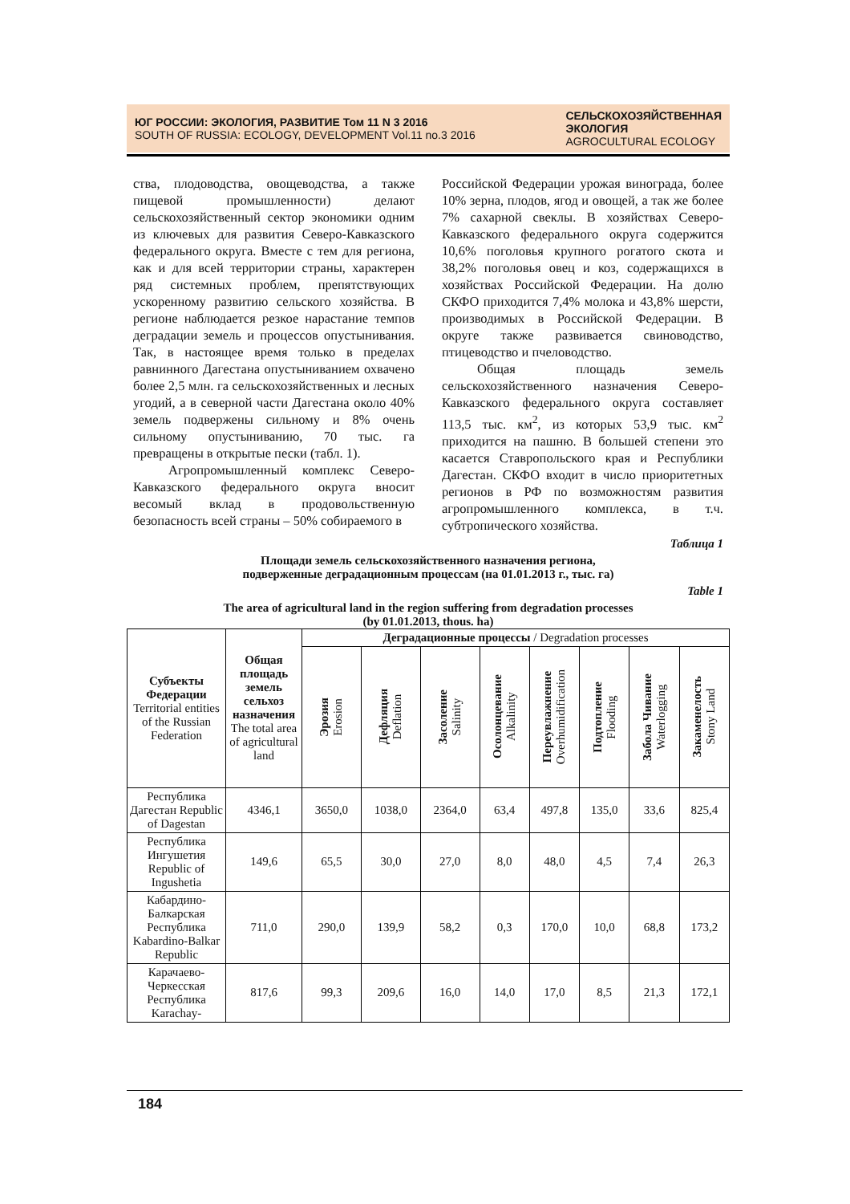ЮГ РОССИИ: ЭКОЛОГИЯ, РАЗВИТИЕ Том 11 N 3 2016
SOUTH OF RUSSIA: ECOLOGY, DEVELOPMENT Vol.11 no.3 2016
СЕЛЬСКОХОЗЯЙСТВЕННАЯ
ЭКОЛОГИЯ
AGROCULTURAL ECOLOGY
ства, плодоводства, овощеводства, а также пищевой промышленности) делают сельскохозяйственный сектор экономики одним из ключевых для развития Северо-Кавказского федерального округа. Вместе с тем для региона, как и для всей территории страны, характерен ряд системных проблем, препятствующих ускоренному развитию сельского хозяйства. В регионе наблюдается резкое нарастание темпов деградации земель и процессов опустынивания. Так, в настоящее время только в пределах равнинного Дагестана опустыниванием охвачено более 2,5 млн. га сельскохозяйственных и лесных угодий, а в северной части Дагестана около 40% земель подвержены сильному и 8% очень сильному опустыниванию, 70 тыс. га превращены в открытые пески (табл. 1).
Агропромышленный комплекс Северо-Кавказского федерального округа вносит весомый вклад в продовольственную безопасность всей страны – 50% собираемого в
Российской Федерации урожая винограда, более 10% зерна, плодов, ягод и овощей, а так же более 7% сахарной свеклы. В хозяйствах Северо-Кавказского федерального округа содержится 10,6% поголовья крупного рогатого скота и 38,2% поголовья овец и коз, содержащихся в хозяйствах Российской Федерации. На долю СКФО приходится 7,4% молока и 43,8% шерсти, производимых в Российской Федерации. В округе также развивается свиноводство, птицеводство и пчеловодство.
Общая площадь земель сельскохозяйственного назначения Северо-Кавказского федерального округа составляет 113,5 тыс. км<sup>2</sup>, из которых 53,9 тыс. км<sup>2</sup> приходится на пашню. В большей степени это касается Ставропольского края и Республики Дагестан. СКФО входит в число приоритетных регионов в РФ по возможностям развития агропромышленного комплекса, в т.ч. субтропического хозяйства.
Таблица 1
Площади земель сельскохозяйственного назначения региона,
подверженные деградационным процессам (на 01.01.2013 г., тыс. га)
Table 1
The area of agricultural land in the region suffering from degradation processes
(by 01.01.2013, thous. ha)
| Субъекты Федерации Territorial entities of the Russian Federation | Общая площадь земель сельхоз назначения The total area of agricultural land | Деградационные процессы / Degradation processes | | | | | | | |
| --- | --- | --- | --- | --- | --- | --- | --- | --- | --- |
| | | Эрозия Erosion | Дефляция Deflation | Засоление Salinity | Осолонцевание Alkalinity | Переувлажнение Overhumidification | Подтопление Flooding | Забола Чивание Waterlogging | Закаменелость Stony Land |
| Республика Дагестан Republic of Dagestan | 4346,1 | 3650,0 | 1038,0 | 2364,0 | 63,4 | 497,8 | 135,0 | 33,6 | 825,4 |
| Республика Ингушетия Republic of Ingushetia | 149,6 | 65,5 | 30,0 | 27,0 | 8,0 | 48,0 | 4,5 | 7,4 | 26,3 |
| Кабардино-Балкарская Республика Kabardino-Balkar Republic | 711,0 | 290,0 | 139,9 | 58,2 | 0,3 | 170,0 | 10,0 | 68,8 | 173,2 |
| Карачаево-Черкесская Республика Karachay- | 817,6 | 99,3 | 209,6 | 16,0 | 14,0 | 17,0 | 8,5 | 21,3 | 172,1 |
184